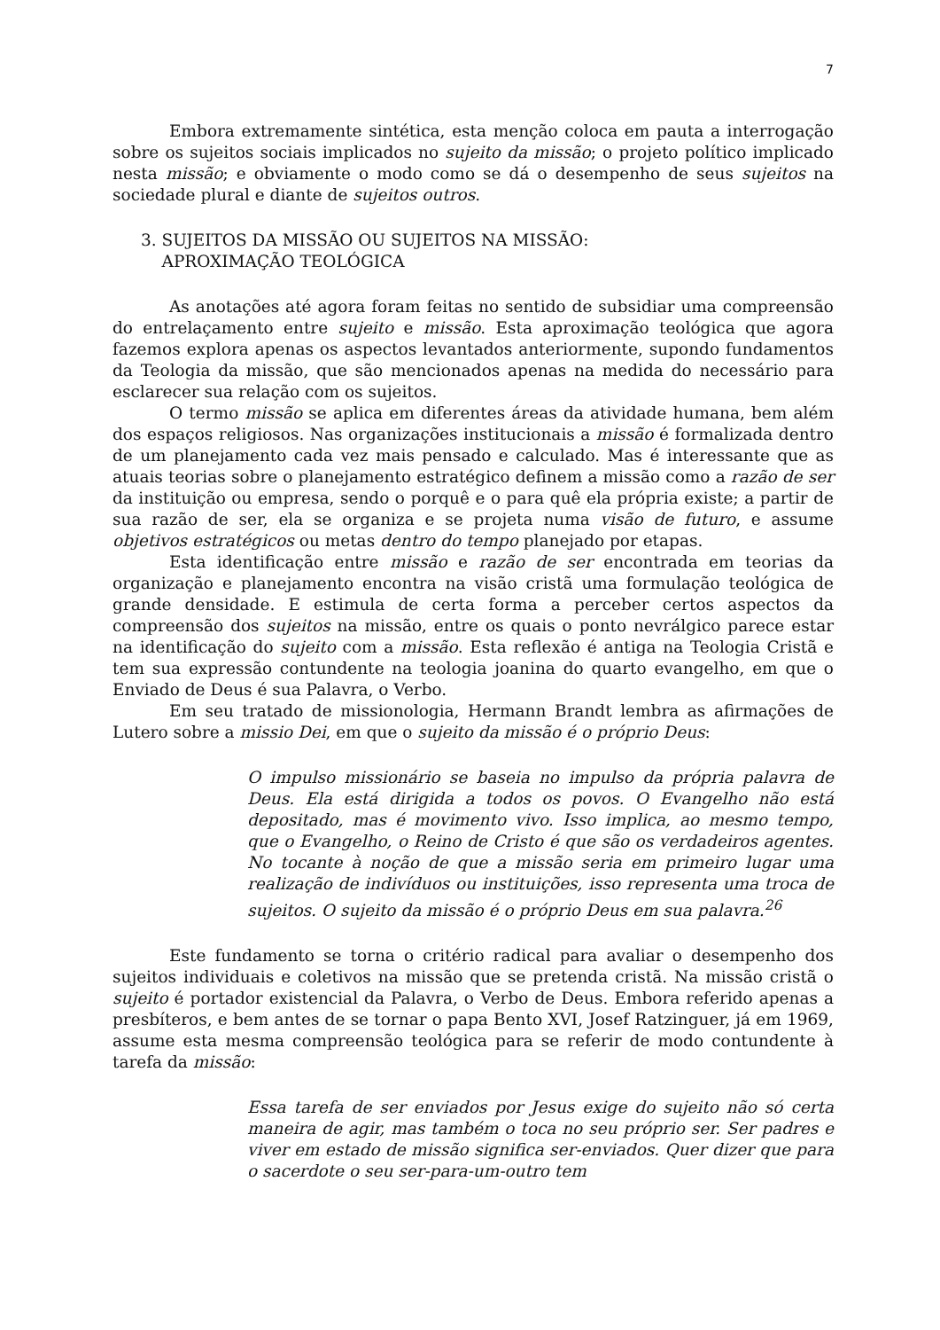7
Embora extremamente sintética, esta menção coloca em pauta a interrogação sobre os sujeitos sociais implicados no sujeito da missão; o projeto político implicado nesta missão; e obviamente o modo como se dá o desempenho de seus sujeitos na sociedade plural e diante de sujeitos outros.
3. SUJEITOS DA MISSÃO OU SUJEITOS NA MISSÃO:
APROXIMAÇÃO TEOLÓGICA
As anotações até agora foram feitas no sentido de subsidiar uma compreensão do entrelaçamento entre sujeito e missão. Esta aproximação teológica que agora fazemos explora apenas os aspectos levantados anteriormente, supondo fundamentos da Teologia da missão, que são mencionados apenas na medida do necessário para esclarecer sua relação com os sujeitos.
O termo missão se aplica em diferentes áreas da atividade humana, bem além dos espaços religiosos. Nas organizações institucionais a missão é formalizada dentro de um planejamento cada vez mais pensado e calculado. Mas é interessante que as atuais teorias sobre o planejamento estratégico definem a missão como a razão de ser da instituição ou empresa, sendo o porquê e o para quê ela própria existe; a partir de sua razão de ser, ela se organiza e se projeta numa visão de futuro, e assume objetivos estratégicos ou metas dentro do tempo planejado por etapas.
Esta identificação entre missão e razão de ser encontrada em teorias da organização e planejamento encontra na visão cristã uma formulação teológica de grande densidade. E estimula de certa forma a perceber certos aspectos da compreensão dos sujeitos na missão, entre os quais o ponto nevrálgico parece estar na identificação do sujeito com a missão. Esta reflexão é antiga na Teologia Cristã e tem sua expressão contundente na teologia joanina do quarto evangelho, em que o Enviado de Deus é sua Palavra, o Verbo.
Em seu tratado de missionologia, Hermann Brandt lembra as afirmações de Lutero sobre a missio Dei, em que o sujeito da missão é o próprio Deus:
O impulso missionário se baseia no impulso da própria palavra de Deus. Ela está dirigida a todos os povos. O Evangelho não está depositado, mas é movimento vivo. Isso implica, ao mesmo tempo, que o Evangelho, o Reino de Cristo é que são os verdadeiros agentes. No tocante à noção de que a missão seria em primeiro lugar uma realização de indivíduos ou instituições, isso representa uma troca de sujeitos. O sujeito da missão é o próprio Deus em sua palavra.<sup>26</sup>
Este fundamento se torna o critério radical para avaliar o desempenho dos sujeitos individuais e coletivos na missão que se pretenda cristã. Na missão cristã o sujeito é portador existencial da Palavra, o Verbo de Deus. Embora referido apenas a presbíteros, e bem antes de se tornar o papa Bento XVI, Josef Ratzinguer, já em 1969, assume esta mesma compreensão teológica para se referir de modo contundente à tarefa da missão:
Essa tarefa de ser enviados por Jesus exige do sujeito não só certa maneira de agir, mas também o toca no seu próprio ser. Ser padres e viver em estado de missão significa ser-enviados. Quer dizer que para o sacerdote o seu ser-para-um-outro tem